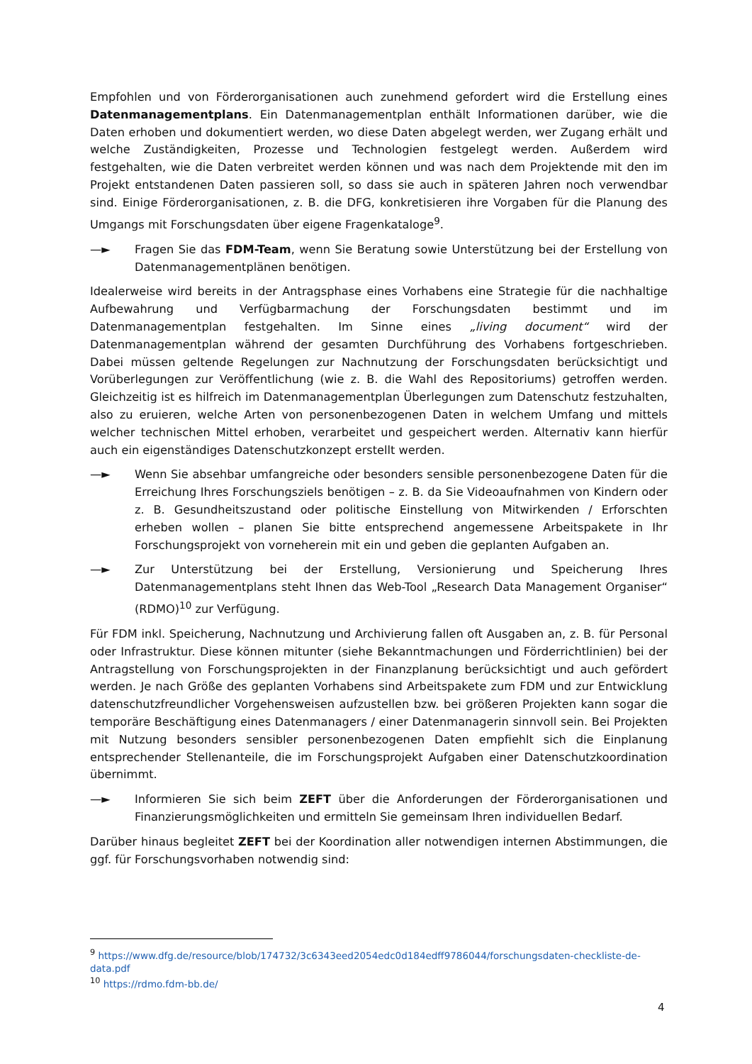Empfohlen und von Förderorganisationen auch zunehmend gefordert wird die Erstellung eines Datenmanagementplans. Ein Datenmanagementplan enthält Informationen darüber, wie die Daten erhoben und dokumentiert werden, wo diese Daten abgelegt werden, wer Zugang erhält und welche Zuständigkeiten, Prozesse und Technologien festgelegt werden. Außerdem wird festgehalten, wie die Daten verbreitet werden können und was nach dem Projektende mit den im Projekt entstandenen Daten passieren soll, so dass sie auch in späteren Jahren noch verwendbar sind. Einige Förderorganisationen, z. B. die DFG, konkretisieren ihre Vorgaben für die Planung des Umgangs mit Forschungsdaten über eigene Fragenkataloge<sup>9</sup>.
—► Fragen Sie das FDM-Team, wenn Sie Beratung sowie Unterstützung bei der Erstellung von Datenmanagementplänen benötigen.
Idealerweise wird bereits in der Antragsphase eines Vorhabens eine Strategie für die nachhaltige Aufbewahrung und Verfügbarmachung der Forschungsdaten bestimmt und im Datenmanagementplan festgehalten. Im Sinne eines „living document“ wird der Datenmanagementplan während der gesamten Durchführung des Vorhabens fortgeschrieben. Dabei müssen geltende Regelungen zur Nachnutzung der Forschungsdaten berücksichtigt und Vorüberlegungen zur Veröffentlichung (wie z. B. die Wahl des Repositoriums) getroffen werden. Gleichzeitig ist es hilfreich im Datenmanagementplan Überlegungen zum Datenschutz festzuhalten, also zu eruieren, welche Arten von personenbezogenen Daten in welchem Umfang und mittels welcher technischen Mittel erhoben, verarbeitet und gespeichert werden. Alternativ kann hierfür auch ein eigenständiges Datenschutzkonzept erstellt werden.
—► Wenn Sie absehbar umfangreiche oder besonders sensible personenbezogene Daten für die Erreichung Ihres Forschungsziels benötigen – z. B. da Sie Videoaufnahmen von Kindern oder z. B. Gesundheitszustand oder politische Einstellung von Mitwirkenden / Erforschten erheben wollen – planen Sie bitte entsprechend angemessene Arbeitspakete in Ihr Forschungsprojekt von vorneherein mit ein und geben die geplanten Aufgaben an.
—► Zur Unterstützung bei der Erstellung, Versionierung und Speicherung Ihres Datenmanagementplans steht Ihnen das Web-Tool „Research Data Management Organiser“ (RDMO)<sup>10</sup> zur Verfügung.
Für FDM inkl. Speicherung, Nachnutzung und Archivierung fallen oft Ausgaben an, z. B. für Personal oder Infrastruktur. Diese können mitunter (siehe Bekanntmachungen und Förderrichtlinien) bei der Antragstellung von Forschungsprojekten in der Finanzplanung berücksichtigt und auch gefördert werden. Je nach Größe des geplanten Vorhabens sind Arbeitspakete zum FDM und zur Entwicklung datenschutzfreundlicher Vorgehensweisen aufzustellen bzw. bei größeren Projekten kann sogar die temporäre Beschäftigung eines Datenmanagers / einer Datenmanagerin sinnvoll sein. Bei Projekten mit Nutzung besonders sensibler personenbezogenen Daten empfiehlt sich die Einplanung entsprechender Stellenanteile, die im Forschungsprojekt Aufgaben einer Datenschutzkoordination übernimmt.
—► Informieren Sie sich beim ZEFT über die Anforderungen der Förderorganisationen und Finanzierungsmöglichkeiten und ermitteln Sie gemeinsam Ihren individuellen Bedarf.
Darüber hinaus begleitet ZEFT bei der Koordination aller notwendigen internen Abstimmungen, die ggf. für Forschungsvorhaben notwendig sind:
<sup>9</sup> https://www.dfg.de/resource/blob/174732/3c6343eed2054edc0d184edff9786044/forschungsdaten-checkliste-de-data.pdf
<sup>10</sup> https://rdmo.fdm-bb.de/
4